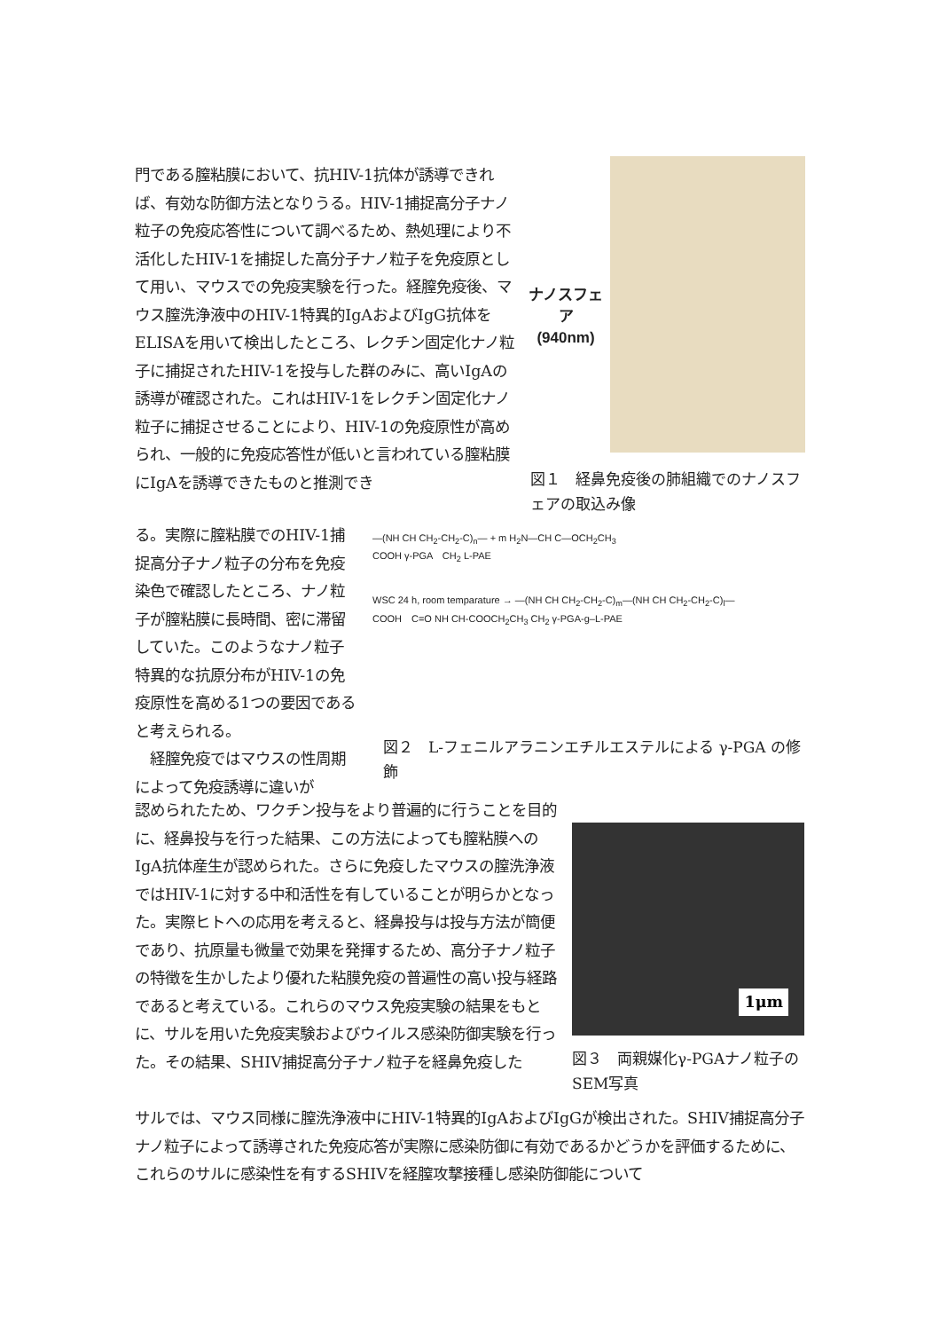門である膣粘膜において、抗HIV-1抗体が誘導できれば、有効な防御方法となりうる。HIV-1捕捉高分子ナノ粒子の免疫応答性について調べるため、熱処理により不活化したHIV-1を捕捉した高分子ナノ粒子を免疫原として用い、マウスでの免疫実験を行った。経膣免疫後、マウス膣洗浄液中のHIV-1特異的IgAおよびIgG抗体をELISAを用いて検出したところ、レクチン固定化ナノ粒子に捕捉されたHIV-1を投与した群のみに、高いIgAの誘導が確認された。これはHIV-1をレクチン固定化ナノ粒子に捕捉させることにより、HIV-1の免疫原性が高められ、一般的に免疫応答性が低いと言われている膣粘膜にIgAを誘導できたものと推測でき
ナノスフェア
(940nm)
図１　経鼻免疫後の肺組織でのナノスフェアの取込み像
る。実際に膣粘膜でのHIV-1捕捉高分子ナノ粒子の分布を免疫染色で確認したところ、ナノ粒子が膣粘膜に長時間、密に滞留していた。このようなナノ粒子特異的な抗原分布がHIV-1の免疫原性を高める1つの要因であると考えられる。
　経膣免疫ではマウスの性周期によって免疫誘導に違いが
—(NH CH CH<sub>2</sub>-CH<sub>2</sub>-C)<sub>n</sub>— + m H<sub>2</sub>N—CH C—OCH<sub>2</sub>CH<sub>3</sub>
COOH γ-PGA　CH<sub>2</sub> L-PAE
WSC 24 h, room temparature → —(NH CH CH<sub>2</sub>-CH<sub>2</sub>-C)<sub>m</sub>—(NH CH CH<sub>2</sub>-CH<sub>2</sub>-C)<sub>l</sub>—
COOH　C=O NH CH-COOCH<sub>2</sub>CH<sub>3</sub> CH<sub>2</sub> γ-PGA-g–L-PAE
図２　L-フェニルアラニンエチルエステルによる γ-PGA の修飾
認められたため、ワクチン投与をより普遍的に行うことを目的に、経鼻投与を行った結果、この方法によっても膣粘膜へのIgA抗体産生が認められた。さらに免疫したマウスの膣洗浄液ではHIV-1に対する中和活性を有していることが明らかとなった。実際ヒトへの応用を考えると、経鼻投与は投与方法が簡便であり、抗原量も微量で効果を発揮するため、高分子ナノ粒子の特徴を生かしたより優れた粘膜免疫の普遍性の高い投与経路であると考えている。これらのマウス免疫実験の結果をもとに、サルを用いた免疫実験およびウイルス感染防御実験を行った。その結果、SHIV捕捉高分子ナノ粒子を経鼻免疫した
1μm
図３　両親媒化γ-PGAナノ粒子のSEM写真
サルでは、マウス同様に膣洗浄液中にHIV-1特異的IgAおよびIgGが検出された。SHIV捕捉高分子ナノ粒子によって誘導された免疫応答が実際に感染防御に有効であるかどうかを評価するために、これらのサルに感染性を有するSHIVを経膣攻撃接種し感染防御能について